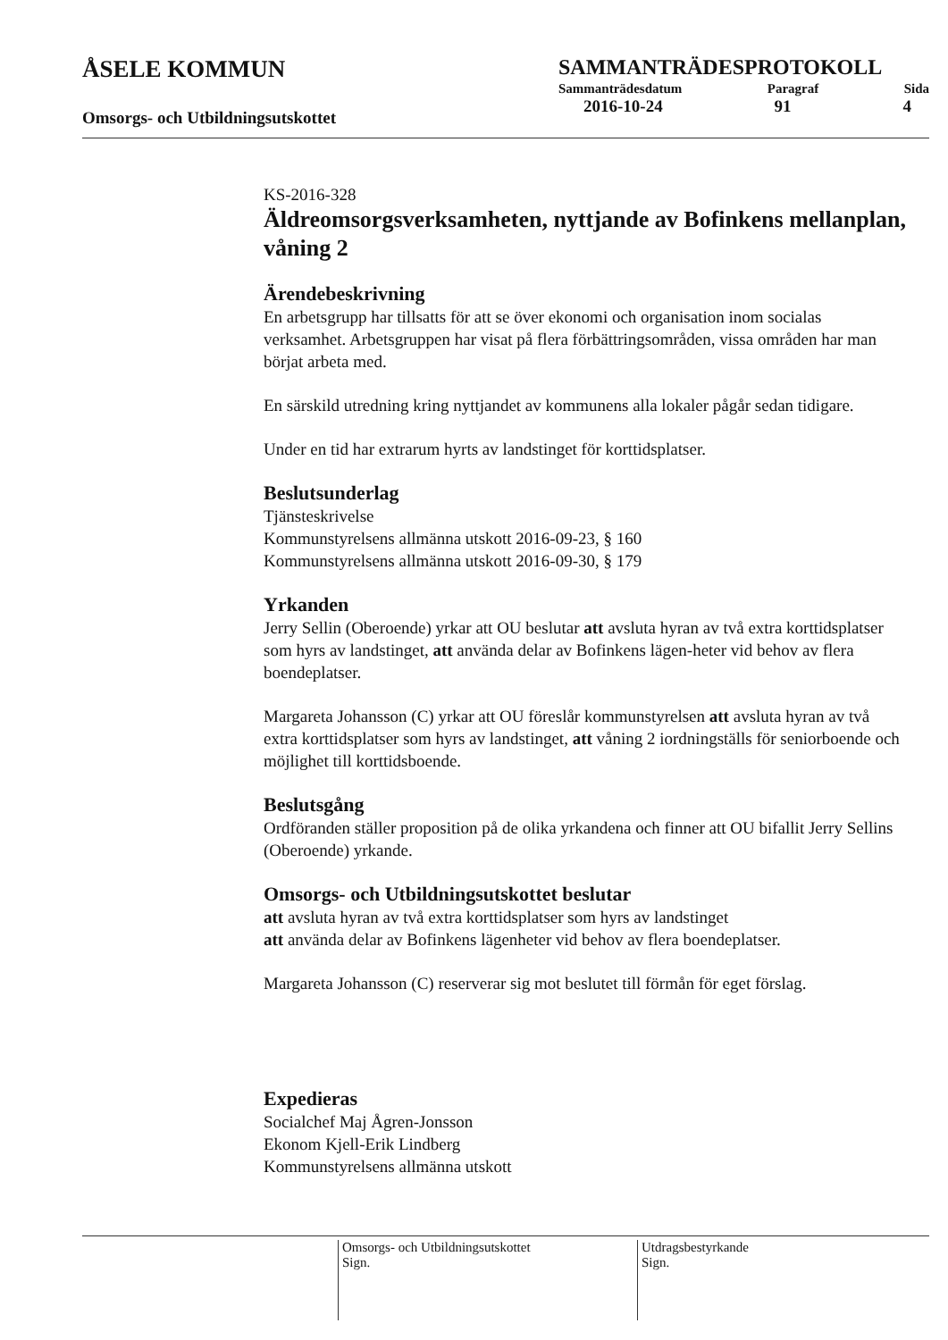ÅSELE KOMMUN
Omsorgs- och Utbildningsutskottet
SAMMANTRÄDESPROTOKOLL
Sammanträdesdatum Paragraf Sida
2016-10-24 91 4
KS-2016-328
Äldreomsorgsverksamheten, nyttjande av Bofinkens mellanplan, våning 2
Ärendebeskrivning
En arbetsgrupp har tillsatts för att se över ekonomi och organisation inom socialas verksamhet. Arbetsgruppen har visat på flera förbättringsområden, vissa områden har man börjat arbeta med.
En särskild utredning kring nyttjandet av kommunens alla lokaler pågår sedan tidigare.
Under en tid har extrarum hyrts av landstinget för korttidsplatser.
Beslutsunderlag
Tjänsteskrivelse
Kommunstyrelsens allmänna utskott 2016-09-23, § 160
Kommunstyrelsens allmänna utskott 2016-09-30, § 179
Yrkanden
Jerry Sellin (Oberoende) yrkar att OU beslutar att avsluta hyran av två extra korttidsplatser som hyrs av landstinget, att använda delar av Bofinkens lägen-heter vid behov av flera boendeplatser.
Margareta Johansson (C) yrkar att OU föreslår kommunstyrelsen att avsluta hyran av två extra korttidsplatser som hyrs av landstinget, att våning 2 iordningställs för seniorboende och möjlighet till korttidsboende.
Beslutsgång
Ordföranden ställer proposition på de olika yrkandena och finner att OU bifallit Jerry Sellins (Oberoende) yrkande.
Omsorgs- och Utbildningsutskottet beslutar
att avsluta hyran av två extra korttidsplatser som hyrs av landstinget
att använda delar av Bofinkens lägenheter vid behov av flera boendeplatser.
Margareta Johansson (C) reserverar sig mot beslutet till förmån för eget förslag.
Expedieras
Socialchef Maj Ågren-Jonsson
Ekonom Kjell-Erik Lindberg
Kommunstyrelsens allmänna utskott
Omsorgs- och Utbildningsutskottet
Sign.
Utdragsbestyrkande
Sign.